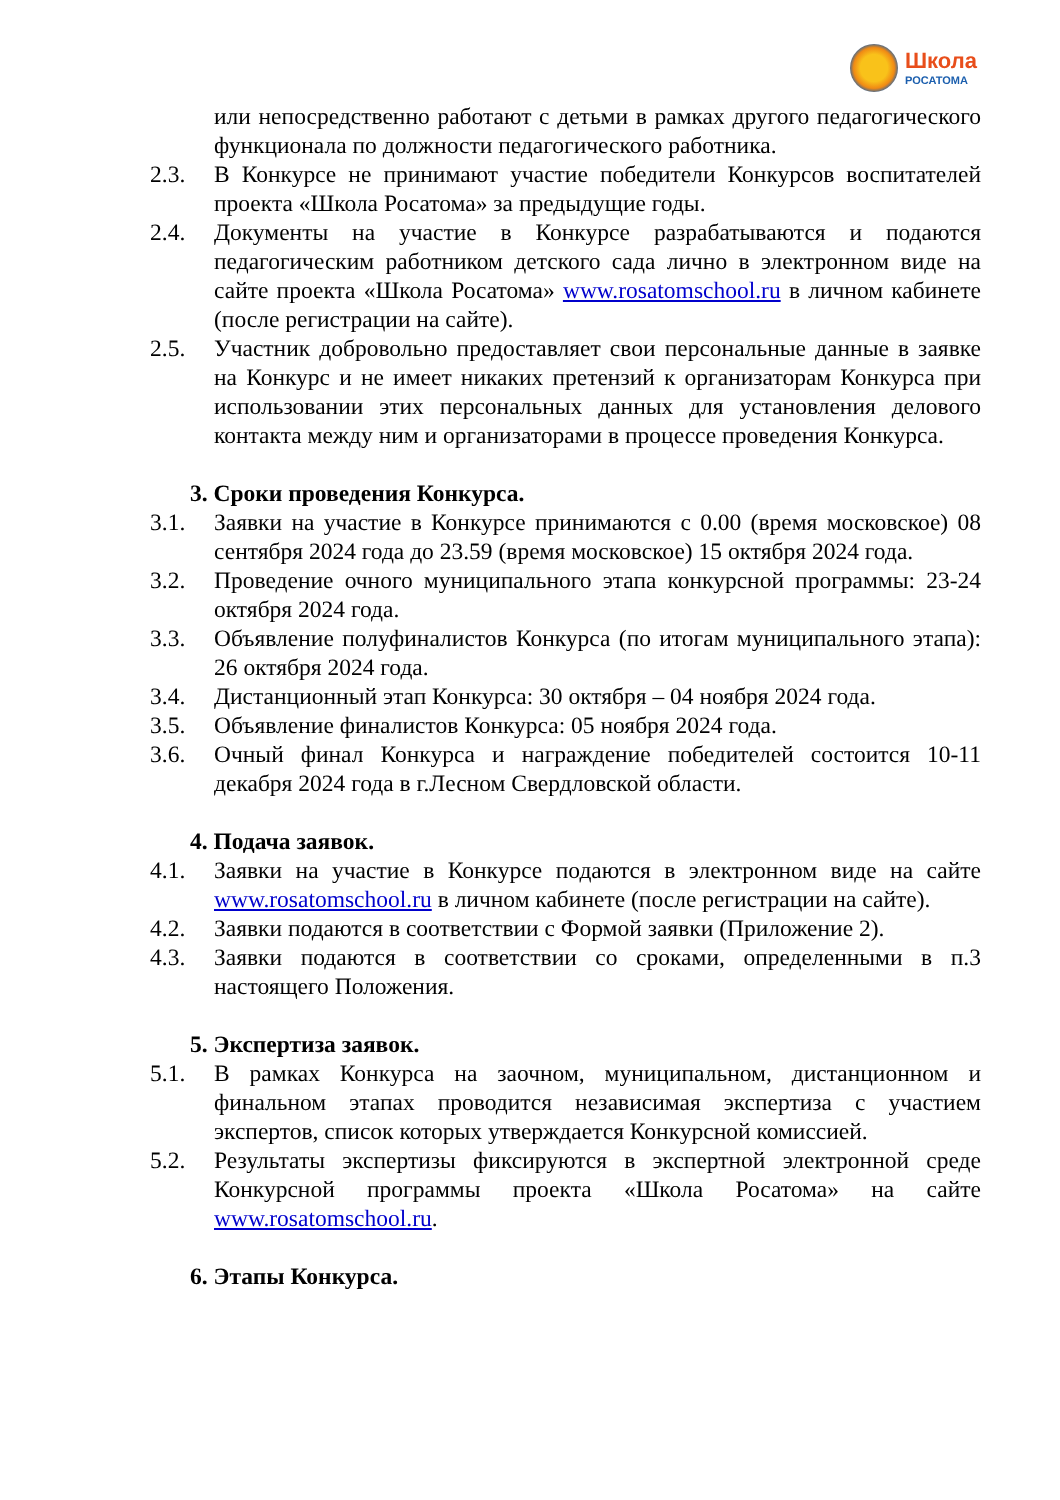Школа
РОСАТОМА
или непосредственно работают с детьми в рамках другого педагогического функционала по должности педагогического работника.
2.3. В Конкурсе не принимают участие победители Конкурсов воспитателей проекта «Школа Росатома» за предыдущие годы.
2.4. Документы на участие в Конкурсе разрабатываются и подаются педагогическим работником детского сада лично в электронном виде на сайте проекта «Школа Росатома» www.rosatomschool.ru в личном кабинете (после регистрации на сайте).
2.5. Участник добровольно предоставляет свои персональные данные в заявке на Конкурс и не имеет никаких претензий к организаторам Конкурса при использовании этих персональных данных для установления делового контакта между ним и организаторами в процессе проведения Конкурса.
3. Сроки проведения Конкурса.
3.1. Заявки на участие в Конкурсе принимаются с 0.00 (время московское) 08 сентября 2024 года до 23.59 (время московское) 15 октября 2024 года.
3.2. Проведение очного муниципального этапа конкурсной программы: 23-24 октября 2024 года.
3.3. Объявление полуфиналистов Конкурса (по итогам муниципального этапа): 26 октября 2024 года.
3.4. Дистанционный этап Конкурса: 30 октября – 04 ноября 2024 года.
3.5. Объявление финалистов Конкурса: 05 ноября 2024 года.
3.6. Очный финал Конкурса и награждение победителей состоится 10-11 декабря 2024 года в г.Лесном Свердловской области.
4. Подача заявок.
4.1. Заявки на участие в Конкурсе подаются в электронном виде на сайте www.rosatomschool.ru в личном кабинете (после регистрации на сайте).
4.2. Заявки подаются в соответствии с Формой заявки (Приложение 2).
4.3. Заявки подаются в соответствии со сроками, определенными в п.3 настоящего Положения.
5. Экспертиза заявок.
5.1. В рамках Конкурса на заочном, муниципальном, дистанционном и финальном этапах проводится независимая экспертиза с участием экспертов, список которых утверждается Конкурсной комиссией.
5.2. Результаты экспертизы фиксируются в экспертной электронной среде Конкурсной программы проекта «Школа Росатома» на сайте www.rosatomschool.ru.
6. Этапы Конкурса.